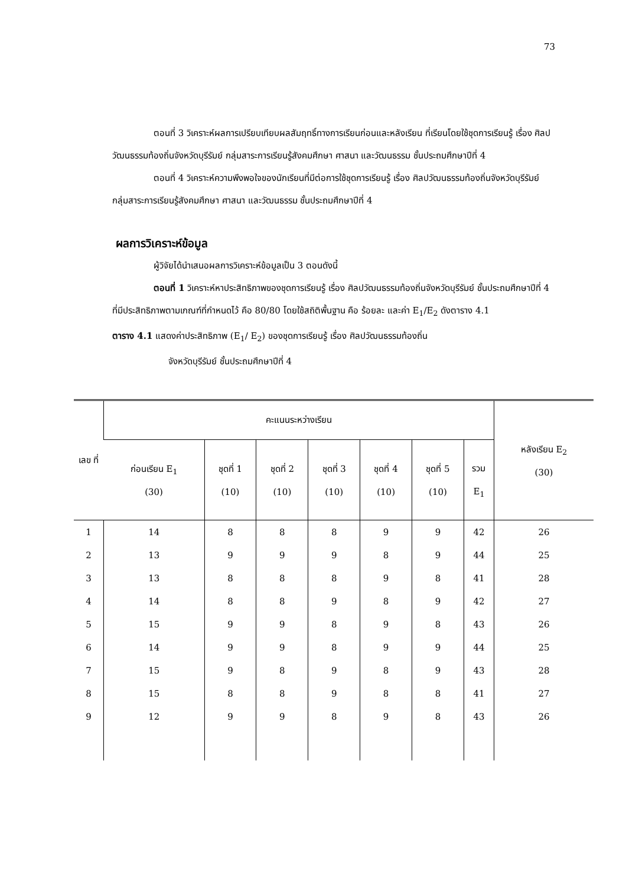73
ตอนที่ 3 วิเคราะห์ผลการเปรียบเทียบผลสัมฤทธิ์ทางการเรียนก่อนและหลังเรียน ที่เรียนโดยใช้ชุดการเรียนรู้ เรื่อง ศิลปวัฒนธรรมท้องถิ่นจังหวัดบุรีรัมย์ กลุ่มสาระการเรียนรู้สังคมศึกษา ศาสนา และวัฒนธรรม ชั้นประถมศึกษาปีที่ 4
ตอนที่ 4 วิเคราะห์ความพึงพอใจของนักเรียนที่มีต่อการใช้ชุดการเรียนรู้ เรื่อง ศิลปวัฒนธรรมท้องถิ่นจังหวัดบุรีรัมย์ กลุ่มสาระการเรียนรู้สังคมศึกษา ศาสนา และวัฒนธรรม ชั้นประถมศึกษาปีที่ 4
ผลการวิเคราะห์ข้อมูล
ผู้วิจัยได้นำเสนอผลการวิเคราะห์ข้อมูลเป็น 3 ตอนดังนี้
ตอนที่ 1 วิเคราะห์หาประสิทธิภาพของชุดการเรียนรู้ เรื่อง ศิลปวัฒนธรรมท้องถิ่นจังหวัดบุรีรัมย์ ชั้นประถมศึกษาปีที่ 4 ที่มีประสิทธิภาพตามเกณฑ์ที่กำหนดไว้ คือ 80/80 โดยใช้สถิติพื้นฐาน คือ ร้อยละ และค่า E<sub>1</sub>/E<sub>2</sub> ดังตาราง 4.1
ตาราง 4.1 แสดงค่าประสิทธิภาพ (E<sub>1</sub>/ E<sub>2</sub>) ของชุดการเรียนรู้ เรื่อง ศิลปวัฒนธรรมท้องถิ่น
จังหวัดบุรีรัมย์ ชั้นประถมศึกษาปีที่ 4
| เลข ที่ | คะแนนระหว่างเรียน | | | | | | | หลังเรียน E<sub>2</sub> (30) |
| --- | --- | --- | --- | --- | --- | --- | --- | --- |
| | ก่อนเรียน E<sub>1</sub> (30) | ชุดที่ 1 (10) | ชุดที่ 2 (10) | ชุดที่ 3 (10) | ชุดที่ 4 (10) | ชุดที่ 5 (10) | รวม E<sub>1</sub> | |
| 1 | 14 | 8 | 8 | 8 | 9 | 9 | 42 | 26 |
| 2 | 13 | 9 | 9 | 9 | 8 | 9 | 44 | 25 |
| 3 | 13 | 8 | 8 | 8 | 9 | 8 | 41 | 28 |
| 4 | 14 | 8 | 8 | 9 | 8 | 9 | 42 | 27 |
| 5 | 15 | 9 | 9 | 8 | 9 | 8 | 43 | 26 |
| 6 | 14 | 9 | 9 | 8 | 9 | 9 | 44 | 25 |
| 7 | 15 | 9 | 8 | 9 | 8 | 9 | 43 | 28 |
| 8 | 15 | 8 | 8 | 9 | 8 | 8 | 41 | 27 |
| 9 | 12 | 9 | 9 | 8 | 9 | 8 | 43 | 26 |